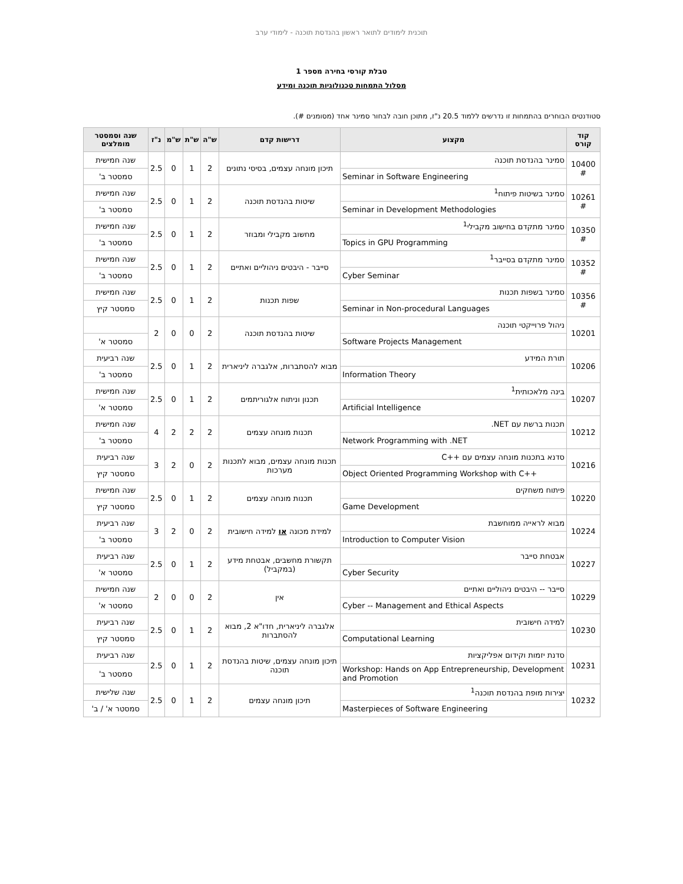תוכנית לימודים לתואר ראשון בהנדסת תוכנה - לימודי ערב
טבלת קורסי בחירה מספר 1
מסלול התמחות טכנולוגיות תוכנה ומידע
סטודנטים הבוחרים בהתמחות זו נדרשים ללמוד 20.5 נ"ז, מתוכן חובה לבחור סמינר אחד (מסומנים #).
| קוד קורס | מקצוע | דרישות קדם | ש"ה | ש"ת | ש"מ | נ"ז | שנה וסמסטר מומלצים |
| --- | --- | --- | --- | --- | --- | --- | --- |
| 10400 # | סמינר בהנדסת תוכנה | תיכון מונחה עצמים, בסיסי נתונים | 2 | 1 | 0 | 2.5 | שנה חמישית |
| | Seminar in Software Engineering | | | | | | סמסטר ב' |
| 10261 # | סמינר בשיטות פיתוח<sup>1</sup> | שיטות בהנדסת תוכנה | 2 | 1 | 0 | 2.5 | שנה חמישית |
| | Seminar in Development Methodologies | | | | | | סמסטר ב' |
| 10350 # | סמינר מתקדם בחישוב מקבילי<sup>1</sup> | מחשוב מקבילי ומבוזר | 2 | 1 | 0 | 2.5 | שנה חמישית |
| | Topics in GPU Programming | | | | | | סמסטר ב' |
| 10352 # | סמינר מתקדם בסייבר<sup>1</sup> | סייבר - היבטים ניהוליים ואתיים | 2 | 1 | 0 | 2.5 | שנה חמישית |
| | Cyber Seminar | | | | | | סמסטר ב' |
| 10356 # | סמינר בשפות תכנות | שפות תכנות | 2 | 1 | 0 | 2.5 | שנה חמישית |
| | Seminar in Non-procedural Languages | | | | | | סמסטר קיץ |
| 10201 | ניהול פרוייקטי תוכנה | שיטות בהנדסת תוכנה | 2 | 0 | 0 | 2 | |
| | Software Projects Management | | | | | | סמסטר א' |
| 10206 | תורת המידע | מבוא להסתברות, אלגברה ליניארית | 2 | 1 | 0 | 2.5 | שנה רביעית |
| | Information Theory | | | | | | סמסטר ב' |
| 10207 | בינה מלאכותית<sup>1</sup> | תכנון וניתוח אלגוריתמים | 2 | 1 | 0 | 2.5 | שנה חמישית |
| | Artificial Intelligence | | | | | | סמסטר א' |
| 10212 | תכנות ברשת עם NET. | תכנות מונחה עצמים | 2 | 2 | 2 | 4 | שנה חמישית |
| | Network Programming with .NET | | | | | | סמסטר ב' |
| 10216 | סדנא בתכנות מונחה עצמים עם ++C | תכנות מונחה עצמים, מבוא לתכנות מערכות | 2 | 0 | 2 | 3 | שנה רביעית |
| | Object Oriented Programming Workshop with C++ | | | | | | סמסטר קיץ |
| 10220 | פיתוח משחקים | תכנות מונחה עצמים | 2 | 1 | 0 | 2.5 | שנה חמישית |
| | Game Development | | | | | | סמסטר קיץ |
| 10224 | מבוא לראייה ממוחשבת | למידת מכונה או למידה חישובית | 2 | 0 | 2 | 3 | שנה רביעית |
| | Introduction to Computer Vision | | | | | | סמסטר ב' |
| 10227 | אבטחת סייבר | תקשורת מחשבים, אבטחת מידע (במקביל) | 2 | 1 | 0 | 2.5 | שנה רביעית |
| | Cyber Security | | | | | | סמסטר א' |
| 10229 | סייבר -- היבטים ניהוליים ואתיים | אין | 2 | 0 | 0 | 2 | שנה חמישית |
| | Cyber -- Management and Ethical Aspects | | | | | | סמסטר א' |
| 10230 | למידה חישובית | אלגברה ליניארית, חדו"א 2, מבוא להסתברות | 2 | 1 | 0 | 2.5 | שנה רביעית |
| | Computational Learning | | | | | | סמסטר קיץ |
| 10231 | סדנת יזמות וקידום אפליקציות | תיכון מונחה עצמים, שיטות בהנדסת תוכנה | 2 | 1 | 0 | 2.5 | שנה רביעית |
| | Workshop: Hands on App Entrepreneurship, Development and Promotion | | | | | | סמסטר ב' |
| 10232 | יצירות מופת בהנדסת תוכנה<sup>1</sup> | תיכון מונחה עצמים | 2 | 1 | 0 | 2.5 | שנה שלישית |
| | Masterpieces of Software Engineering | | | | | | סמסטר א' / ב' |